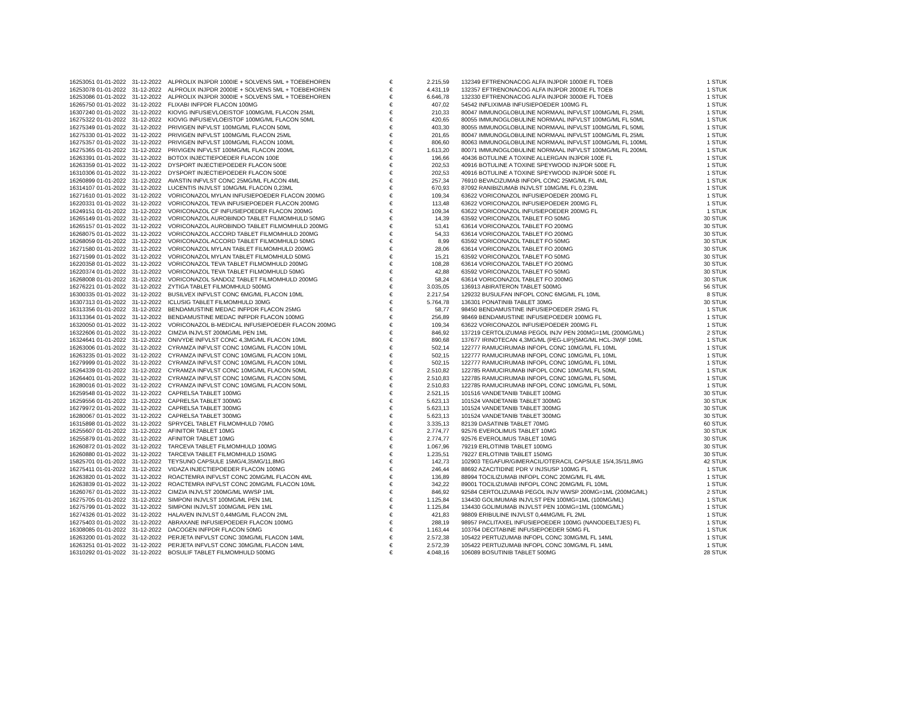| 16253051 01-01-2022 | 31-12-2022 | ALPROLIX INJPDR 1000IE + SOLVENS 5ML + TOEBEHOREN | € | 2.215,59 | 132349 EFTRENONACOG ALFA INJPDR 1000IE FL TOEB | 1 STUK |
| 16253078 01-01-2022 | 31-12-2022 | ALPROLIX INJPDR 2000IE + SOLVENS 5ML + TOEBEHOREN | € | 4.431,19 | 132357 EFTRENONACOG ALFA INJPDR 2000IE FL TOEB | 1 STUK |
| 16253086 01-01-2022 | 31-12-2022 | ALPROLIX INJPDR 3000IE + SOLVENS 5ML + TOEBEHOREN | € | 6.646,78 | 132330 EFTRENONACOG ALFA INJPDR 3000IE FL TOEB | 1 STUK |
| 16265750 01-01-2022 | 31-12-2022 | FLIXABI INFPDR FLACON 100MG | € | 407,02 | 54542 INFLIXIMAB INFUSIEPOEDER 100MG FL | 1 STUK |
| 16307240 01-01-2022 | 31-12-2022 | KIOVIG INFUSIEVLOEISTOF 100MG/ML FLACON 25ML | € | 210,33 | 80047 IMMUNOGLOBULINE NORMAAL INFVLST 100MG/ML FL 25ML | 1 STUK |
| 16275322 01-01-2022 | 31-12-2022 | KIOVIG INFUSIEVLOEISTOF 100MG/ML FLACON 50ML | € | 420,65 | 80055 IMMUNOGLOBULINE NORMAAL INFVLST 100MG/ML FL 50ML | 1 STUK |
| 16275349 01-01-2022 | 31-12-2022 | PRIVIGEN INFVLST 100MG/ML FLACON 50ML | € | 403,30 | 80055 IMMUNOGLOBULINE NORMAAL INFVLST 100MG/ML FL 50ML | 1 STUK |
| 16275330 01-01-2022 | 31-12-2022 | PRIVIGEN INFVLST 100MG/ML FLACON 25ML | € | 201,65 | 80047 IMMUNOGLOBULINE NORMAAL INFVLST 100MG/ML FL 25ML | 1 STUK |
| 16275357 01-01-2022 | 31-12-2022 | PRIVIGEN INFVLST 100MG/ML FLACON 100ML | € | 806,60 | 80063 IMMUNOGLOBULINE NORMAAL INFVLST 100MG/ML FL 100ML | 1 STUK |
| 16275365 01-01-2022 | 31-12-2022 | PRIVIGEN INFVLST 100MG/ML FLACON 200ML | € | 1.613,20 | 80071 IMMUNOGLOBULINE NORMAAL INFVLST 100MG/ML FL 200ML | 1 STUK |
| 16263391 01-01-2022 | 31-12-2022 | BOTOX INJECTIEPOEDER FLACON 100E | € | 196,66 | 40436 BOTULINE A TOXINE ALLERGAN INJPDR 100E FL | 1 STUK |
| 16263359 01-01-2022 | 31-12-2022 | DYSPORT INJECTIEPOEDER FLACON 500E | € | 202,53 | 40916 BOTULINE A TOXINE SPEYWOOD INJPDR 500E FL | 1 STUK |
| 16310306 01-01-2022 | 31-12-2022 | DYSPORT INJECTIEPOEDER FLACON 500E | € | 202,53 | 40916 BOTULINE A TOXINE SPEYWOOD INJPDR 500E FL | 1 STUK |
| 16260899 01-01-2022 | 31-12-2022 | AVASTIN INFVLST CONC 25MG/ML FLACON 4ML | € | 257,34 | 76910 BEVACIZUMAB INFOPL CONC 25MG/ML FL 4ML | 1 STUK |
| 16314107 01-01-2022 | 31-12-2022 | LUCENTIS INJVLST 10MG/ML FLACON 0,23ML | € | 670,93 | 87092 RANIBIZUMAB INJVLST 10MG/ML FL 0,23ML | 1 STUK |
| 16271610 01-01-2022 | 31-12-2022 | VORICONAZOL MYLAN INFUSIEPOEDER FLACON 200MG | € | 109,34 | 63622 VORICONAZOL INFUSIEPOEDER 200MG FL | 1 STUK |
| 16220331 01-01-2022 | 31-12-2022 | VORICONAZOL TEVA INFUSIEPOEDER FLACON 200MG | € | 113,48 | 63622 VORICONAZOL INFUSIEPOEDER 200MG FL | 1 STUK |
| 16249151 01-01-2022 | 31-12-2022 | VORICONAZOL CF INFUSIEPOEDER FLACON 200MG | € | 109,34 | 63622 VORICONAZOL INFUSIEPOEDER 200MG FL | 1 STUK |
| 16265149 01-01-2022 | 31-12-2022 | VORICONAZOL AUROBINDO TABLET FILMOMHULD 50MG | € | 14,39 | 63592 VORICONAZOL TABLET FO 50MG | 30 STUK |
| 16265157 01-01-2022 | 31-12-2022 | VORICONAZOL AUROBINDO TABLET FILMOMHULD 200MG | € | 53,41 | 63614 VORICONAZOL TABLET FO 200MG | 30 STUK |
| 16268075 01-01-2022 | 31-12-2022 | VORICONAZOL ACCORD TABLET FILMOMHULD 200MG | € | 54,33 | 63614 VORICONAZOL TABLET FO 200MG | 30 STUK |
| 16268059 01-01-2022 | 31-12-2022 | VORICONAZOL ACCORD TABLET FILMOMHULD 50MG | € | 8,99 | 63592 VORICONAZOL TABLET FO 50MG | 30 STUK |
| 16271580 01-01-2022 | 31-12-2022 | VORICONAZOL MYLAN TABLET FILMOMHULD 200MG | € | 28,06 | 63614 VORICONAZOL TABLET FO 200MG | 30 STUK |
| 16271599 01-01-2022 | 31-12-2022 | VORICONAZOL MYLAN TABLET FILMOMHULD 50MG | € | 15,21 | 63592 VORICONAZOL TABLET FO 50MG | 30 STUK |
| 16220358 01-01-2022 | 31-12-2022 | VORICONAZOL TEVA TABLET FILMOMHULD 200MG | € | 108,28 | 63614 VORICONAZOL TABLET FO 200MG | 30 STUK |
| 16220374 01-01-2022 | 31-12-2022 | VORICONAZOL TEVA TABLET FILMOMHULD 50MG | € | 42,88 | 63592 VORICONAZOL TABLET FO 50MG | 30 STUK |
| 16268008 01-01-2022 | 31-12-2022 | VORICONAZOL SANDOZ TABLET FILMOMHULD 200MG | € | 58,24 | 63614 VORICONAZOL TABLET FO 200MG | 30 STUK |
| 16276221 01-01-2022 | 31-12-2022 | ZYTIGA TABLET FILMOMHULD 500MG | € | 3.035,05 | 136913 ABIRATERON TABLET 500MG | 56 STUK |
| 16300335 01-01-2022 | 31-12-2022 | BUSILVEX INFVLST CONC 6MG/ML FLACON 10ML | € | 2.217,54 | 129232 BUSULFAN INFOPL CONC 6MG/ML FL 10ML | 8 STUK |
| 16307313 01-01-2022 | 31-12-2022 | ICLUSIG TABLET FILMOMHULD 30MG | € | 5.764,78 | 136301 PONATINIB TABLET 30MG | 30 STUK |
| 16313356 01-01-2022 | 31-12-2022 | BENDAMUSTINE MEDAC INFPDR FLACON 25MG | € | 58,77 | 98450 BENDAMUSTINE INFUSIEPOEDER 25MG FL | 1 STUK |
| 16313364 01-01-2022 | 31-12-2022 | BENDAMUSTINE MEDAC INFPDR FLACON 100MG | € | 256,89 | 98469 BENDAMUSTINE INFUSIEPOEDER 100MG FL | 1 STUK |
| 16320050 01-01-2022 | 31-12-2022 | VORICONAZOL B-MEDICAL INFUSIEPOEDER FLACON 200MG | € | 109,34 | 63622 VORICONAZOL INFUSIEPOEDER 200MG FL | 1 STUK |
| 16322606 01-01-2022 | 31-12-2022 | CIMZIA INJVLST 200MG/ML PEN 1ML | € | 846,92 | 137219 CERTOLIZUMAB PEGOL INJV PEN 200MG=1ML (200MG/ML) | 2 STUK |
| 16324641 01-01-2022 | 31-12-2022 | ONIVYDE INFVLST CONC 4,3MG/ML FLACON 10ML | € | 890,68 | 137677 IRINOTECAN 4,3MG/ML (PEG-LIP)(5MG/ML HCL-3W)F 10ML | 1 STUK |
| 16263006 01-01-2022 | 31-12-2022 | CYRAMZA INFVLST CONC 10MG/ML FLACON 10ML | € | 502,14 | 122777 RAMUCIRUMAB INFOPL CONC 10MG/ML FL 10ML | 1 STUK |
| 16263235 01-01-2022 | 31-12-2022 | CYRAMZA INFVLST CONC 10MG/ML FLACON 10ML | € | 502,15 | 122777 RAMUCIRUMAB INFOPL CONC 10MG/ML FL 10ML | 1 STUK |
| 16279999 01-01-2022 | 31-12-2022 | CYRAMZA INFVLST CONC 10MG/ML FLACON 10ML | € | 502,15 | 122777 RAMUCIRUMAB INFOPL CONC 10MG/ML FL 10ML | 1 STUK |
| 16264339 01-01-2022 | 31-12-2022 | CYRAMZA INFVLST CONC 10MG/ML FLACON 50ML | € | 2.510,82 | 122785 RAMUCIRUMAB INFOPL CONC 10MG/ML FL 50ML | 1 STUK |
| 16264401 01-01-2022 | 31-12-2022 | CYRAMZA INFVLST CONC 10MG/ML FLACON 50ML | € | 2.510,83 | 122785 RAMUCIRUMAB INFOPL CONC 10MG/ML FL 50ML | 1 STUK |
| 16280016 01-01-2022 | 31-12-2022 | CYRAMZA INFVLST CONC 10MG/ML FLACON 50ML | € | 2.510,83 | 122785 RAMUCIRUMAB INFOPL CONC 10MG/ML FL 50ML | 1 STUK |
| 16259548 01-01-2022 | 31-12-2022 | CAPRELSA TABLET 100MG | € | 2.521,15 | 101516 VANDETANIB TABLET 100MG | 30 STUK |
| 16259556 01-01-2022 | 31-12-2022 | CAPRELSA TABLET 300MG | € | 5.623,13 | 101524 VANDETANIB TABLET 300MG | 30 STUK |
| 16279972 01-01-2022 | 31-12-2022 | CAPRELSA TABLET 300MG | € | 5.623,13 | 101524 VANDETANIB TABLET 300MG | 30 STUK |
| 16280067 01-01-2022 | 31-12-2022 | CAPRELSA TABLET 300MG | € | 5.623,13 | 101524 VANDETANIB TABLET 300MG | 30 STUK |
| 16315898 01-01-2022 | 31-12-2022 | SPRYCEL TABLET FILMOMHULD 70MG | € | 3.335,13 | 82139 DASATINIB TABLET 70MG | 60 STUK |
| 16255607 01-01-2022 | 31-12-2022 | AFINITOR TABLET 10MG | € | 2.774,77 | 92576 EVEROLIMUS TABLET 10MG | 30 STUK |
| 16255879 01-01-2022 | 31-12-2022 | AFINITOR TABLET 10MG | € | 2.774,77 | 92576 EVEROLIMUS TABLET 10MG | 30 STUK |
| 16260872 01-01-2022 | 31-12-2022 | TARCEVA TABLET FILMOMHULD 100MG | € | 1.067,96 | 79219 ERLOTINIB TABLET 100MG | 30 STUK |
| 16260880 01-01-2022 | 31-12-2022 | TARCEVA TABLET FILMOMHULD 150MG | € | 1.235,51 | 79227 ERLOTINIB TABLET 150MG | 30 STUK |
| 15825701 01-01-2022 | 31-12-2022 | TEYSUNO CAPSULE 15MG/4,35MG/11,8MG | € | 142,73 | 102903 TEGAFUR/GIMERACIL/OTERACIL CAPSULE 15/4,35/11,8MG | 42 STUK |
| 16275411 01-01-2022 | 31-12-2022 | VIDAZA INJECTIEPOEDER FLACON 100MG | € | 246,44 | 88692 AZACITIDINE PDR V INJSUSP 100MG FL | 1 STUK |
| 16263820 01-01-2022 | 31-12-2022 | ROACTEMRA INFVLST CONC 20MG/ML FLACON 4ML | € | 136,89 | 88994 TOCILIZUMAB INFOPL CONC 20MG/ML FL 4ML | 1 STUK |
| 16263839 01-01-2022 | 31-12-2022 | ROACTEMRA INFVLST CONC 20MG/ML FLACON 10ML | € | 342,22 | 89001 TOCILIZUMAB INFOPL CONC 20MG/ML FL 10ML | 1 STUK |
| 16260767 01-01-2022 | 31-12-2022 | CIMZIA INJVLST 200MG/ML WWSP 1ML | € | 846,92 | 92584 CERTOLIZUMAB PEGOL INJV WWSP 200MG=1ML (200MG/ML) | 2 STUK |
| 16275705 01-01-2022 | 31-12-2022 | SIMPONI INJVLST 100MG/ML PEN 1ML | € | 1.125,84 | 134430 GOLIMUMAB INJVLST PEN 100MG=1ML (100MG/ML) | 1 STUK |
| 16275799 01-01-2022 | 31-12-2022 | SIMPONI INJVLST 100MG/ML PEN 1ML | € | 1.125,84 | 134430 GOLIMUMAB INJVLST PEN 100MG=1ML (100MG/ML) | 1 STUK |
| 16274326 01-01-2022 | 31-12-2022 | HALAVEN INJVLST 0,44MG/ML FLACON 2ML | € | 421,83 | 98809 ERIBULINE INJVLST 0,44MG/ML FL 2ML | 1 STUK |
| 16275403 01-01-2022 | 31-12-2022 | ABRAXANE INFUSIEPOEDER FLACON 100MG | € | 288,19 | 98957 PACLITAXEL INFUSIEPOEDER 100MG (NANODEELTJES) FL | 1 STUK |
| 16308085 01-01-2022 | 31-12-2022 | DACOGEN INFPDR FLACON 50MG | € | 1.163,44 | 103764 DECITABINE INFUSIEPOEDER 50MG FL | 1 STUK |
| 16263200 01-01-2022 | 31-12-2022 | PERJETA INFVLST CONC 30MG/ML FLACON 14ML | € | 2.572,38 | 105422 PERTUZUMAB INFOPL CONC 30MG/ML FL 14ML | 1 STUK |
| 16263251 01-01-2022 | 31-12-2022 | PERJETA INFVLST CONC 30MG/ML FLACON 14ML | € | 2.572,39 | 105422 PERTUZUMAB INFOPL CONC 30MG/ML FL 14ML | 1 STUK |
| 16310292 01-01-2022 | 31-12-2022 | BOSULIF TABLET FILMOMHULD 500MG | € | 4.048,16 | 106089 BOSUTINIB TABLET 500MG | 28 STUK |